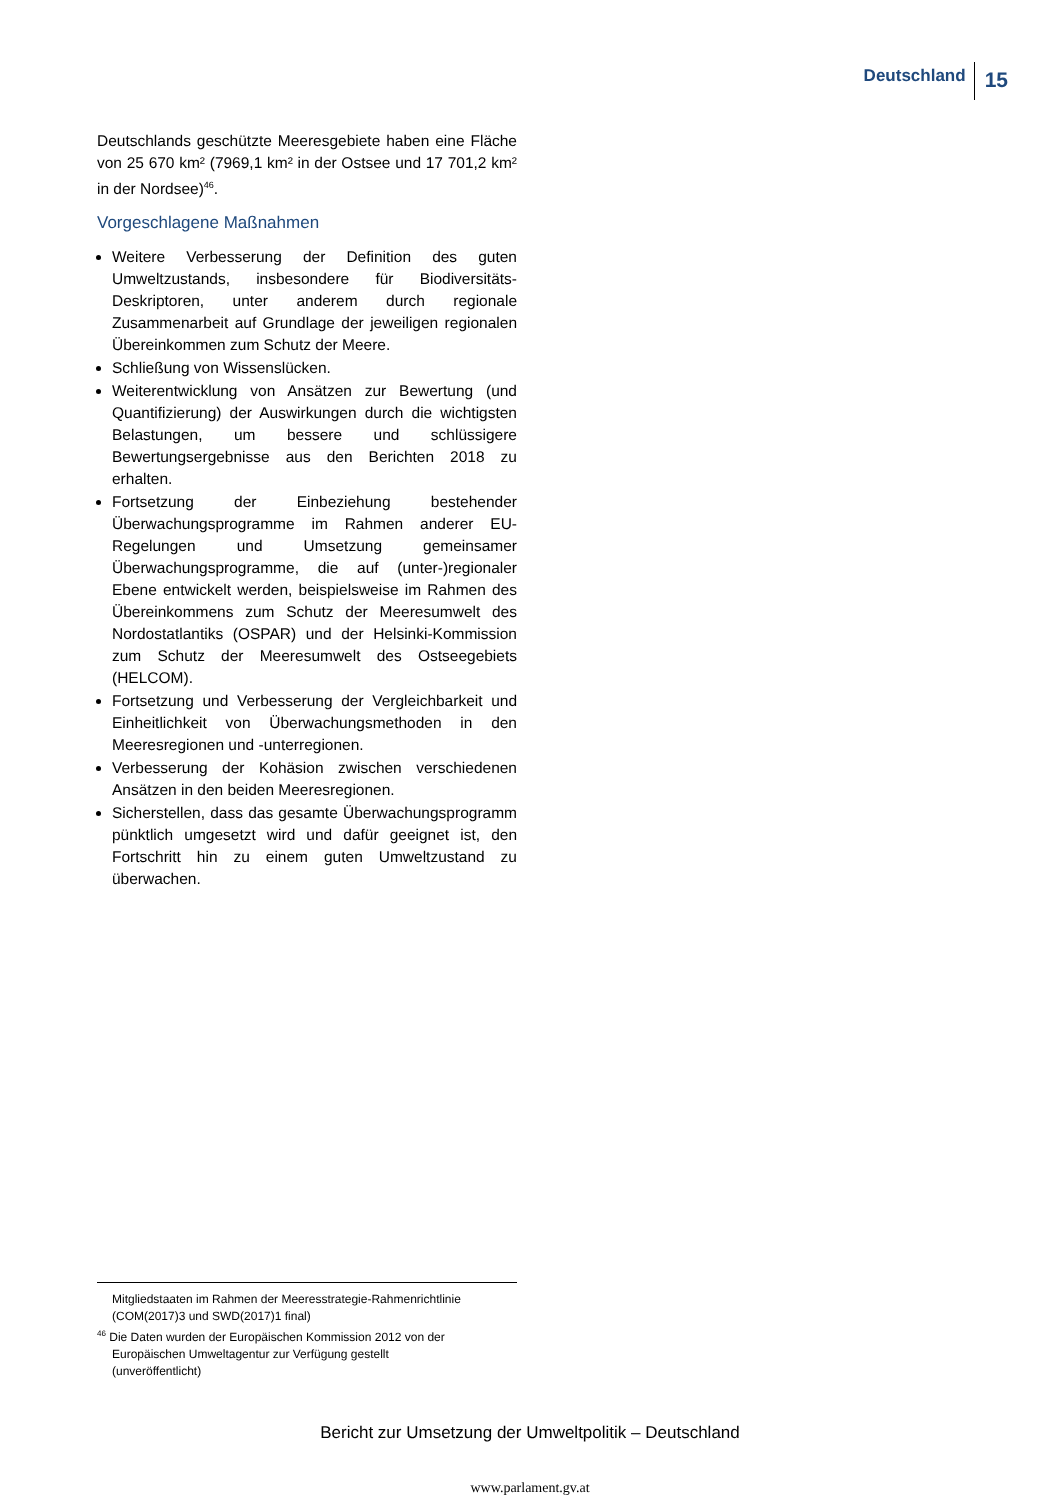Deutschland 15
Deutschlands geschützte Meeresgebiete haben eine Fläche von 25 670 km² (7969,1 km² in der Ostsee und 17 701,2 km² in der Nordsee)<sup>46</sup>.
Vorgeschlagene Maßnahmen
Weitere Verbesserung der Definition des guten Umweltzustands, insbesondere für Biodiversitäts-Deskriptoren, unter anderem durch regionale Zusammenarbeit auf Grundlage der jeweiligen regionalen Übereinkommen zum Schutz der Meere.
Schließung von Wissenslücken.
Weiterentwicklung von Ansätzen zur Bewertung (und Quantifizierung) der Auswirkungen durch die wichtigsten Belastungen, um bessere und schlüssigere Bewertungsergebnisse aus den Berichten 2018 zu erhalten.
Fortsetzung der Einbeziehung bestehender Überwachungsprogramme im Rahmen anderer EU-Regelungen und Umsetzung gemeinsamer Überwachungsprogramme, die auf (unter-)regionaler Ebene entwickelt werden, beispielsweise im Rahmen des Übereinkommens zum Schutz der Meeresumwelt des Nordostatlantiks (OSPAR) und der Helsinki-Kommission zum Schutz der Meeresumwelt des Ostseegebiets (HELCOM).
Fortsetzung und Verbesserung der Vergleichbarkeit und Einheitlichkeit von Überwachungsmethoden in den Meeresregionen und -unterregionen.
Verbesserung der Kohäsion zwischen verschiedenen Ansätzen in den beiden Meeresregionen.
Sicherstellen, dass das gesamte Überwachungsprogramm pünktlich umgesetzt wird und dafür geeignet ist, den Fortschritt hin zu einem guten Umweltzustand zu überwachen.
Mitgliedstaaten im Rahmen der Meeresstrategie-Rahmenrichtlinie (COM(2017)3 und SWD(2017)1 final)
<sup>46</sup> Die Daten wurden der Europäischen Kommission 2012 von der
Europäischen Umweltagentur zur Verfügung gestellt
(unveröffentlicht)
Bericht zur Umsetzung der Umweltpolitik – Deutschland
www.parlament.gv.at